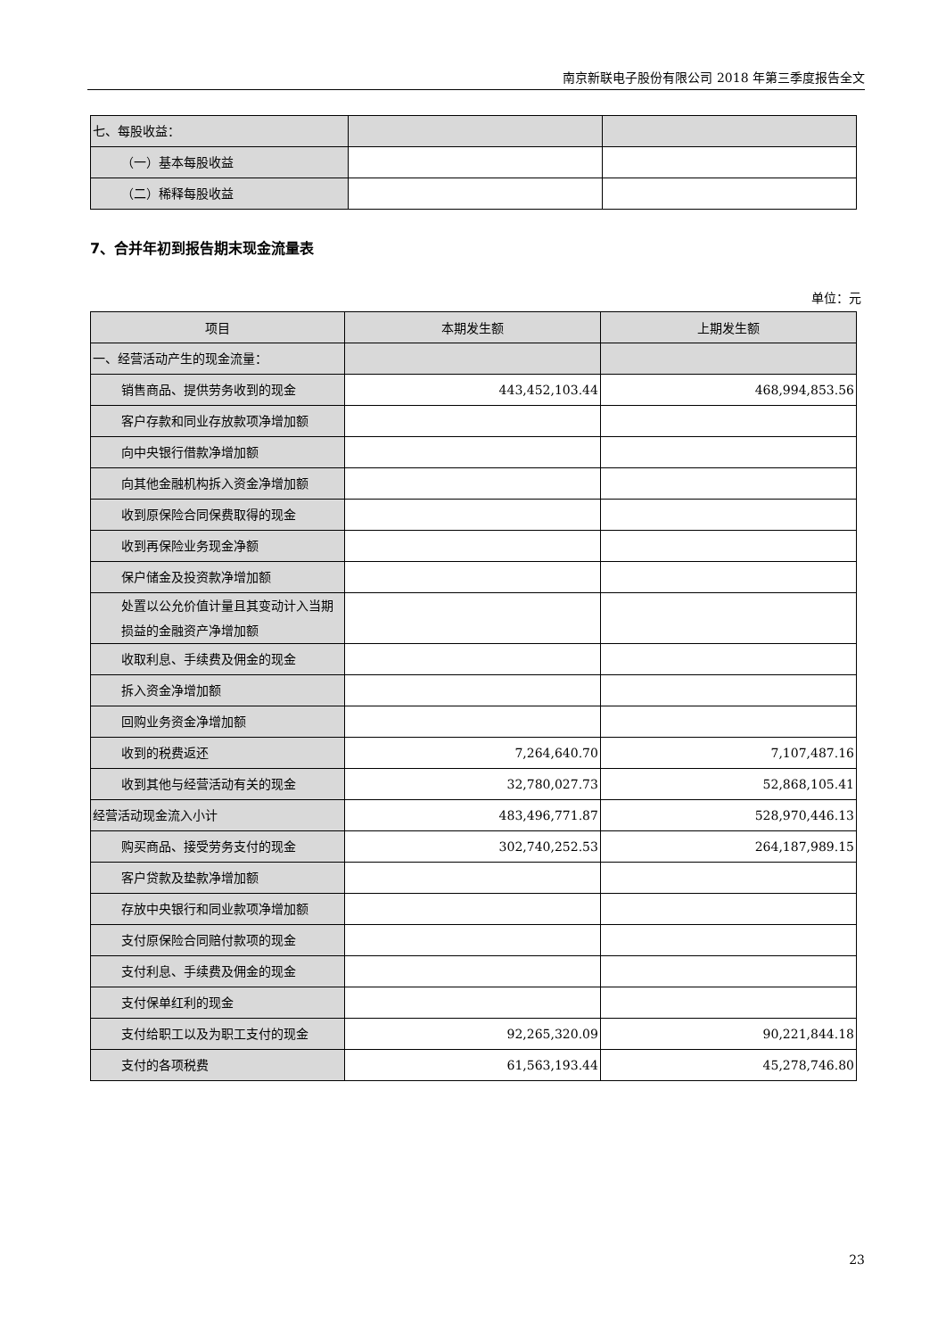南京新联电子股份有限公司 2018 年第三季度报告全文
| 七、每股收益： | | |
| （一）基本每股收益 | | |
| （二）稀释每股收益 | | |
7、合并年初到报告期末现金流量表
单位：元
| 项目 | 本期发生额 | 上期发生额 |
| --- | --- | --- |
| 一、经营活动产生的现金流量： | | |
| 销售商品、提供劳务收到的现金 | 443,452,103.44 | 468,994,853.56 |
| 客户存款和同业存放款项净增加额 | | |
| 向中央银行借款净增加额 | | |
| 向其他金融机构拆入资金净增加额 | | |
| 收到原保险合同保费取得的现金 | | |
| 收到再保险业务现金净额 | | |
| 保户储金及投资款净增加额 | | |
| 处置以公允价值计量且其变动计入当期损益的金融资产净增加额 | | |
| 收取利息、手续费及佣金的现金 | | |
| 拆入资金净增加额 | | |
| 回购业务资金净增加额 | | |
| 收到的税费返还 | 7,264,640.70 | 7,107,487.16 |
| 收到其他与经营活动有关的现金 | 32,780,027.73 | 52,868,105.41 |
| 经营活动现金流入小计 | 483,496,771.87 | 528,970,446.13 |
| 购买商品、接受劳务支付的现金 | 302,740,252.53 | 264,187,989.15 |
| 客户贷款及垫款净增加额 | | |
| 存放中央银行和同业款项净增加额 | | |
| 支付原保险合同赔付款项的现金 | | |
| 支付利息、手续费及佣金的现金 | | |
| 支付保单红利的现金 | | |
| 支付给职工以及为职工支付的现金 | 92,265,320.09 | 90,221,844.18 |
| 支付的各项税费 | 61,563,193.44 | 45,278,746.80 |
23